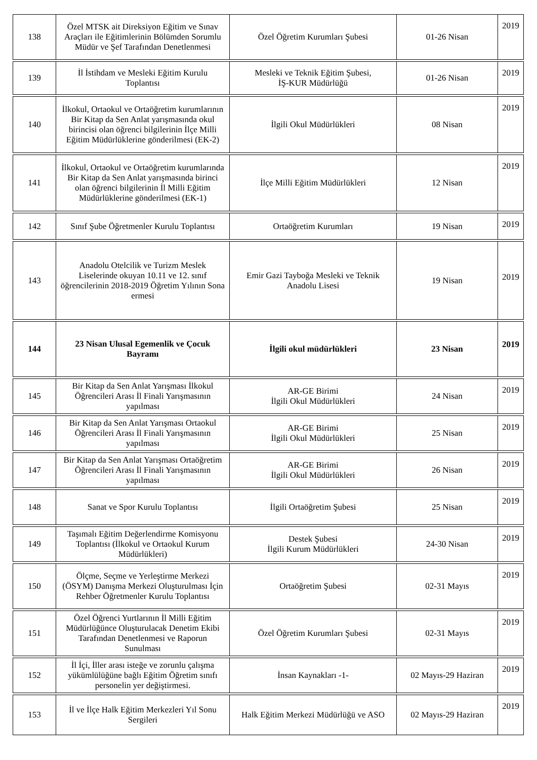| 138 | Özel MTSK ait Direksiyon Eğitim ve Sınav Araçları ile Eğitimlerinin Bölümden Sorumlu Müdür ve Şef Tarafından Denetlenmesi | Özel Öğretim Kurumları Şubesi | 01-26 Nisan | 2019 |
| 139 | İl İstihdam ve Mesleki Eğitim Kurulu Toplantısı | Mesleki ve Teknik Eğitim Şubesi, İŞ-KUR Müdürlüğü | 01-26 Nisan | 2019 |
| 140 | İlkokul, Ortaokul ve Ortaöğretim kurumlarının Bir Kitap da Sen Anlat yarışmasında okul birincisi olan öğrenci bilgilerinin İlçe Milli Eğitim Müdürlüklerine gönderilmesi (EK-2) | İlgili Okul Müdürlükleri | 08 Nisan | 2019 |
| 141 | İlkokul, Ortaokul ve Ortaöğretim kurumlarında Bir Kitap da Sen Anlat yarışmasında birinci olan öğrenci bilgilerinin İl Milli Eğitim Müdürlüklerine gönderilmesi (EK-1) | İlçe Milli Eğitim Müdürlükleri | 12 Nisan | 2019 |
| 142 | Sınıf Şube Öğretmenler Kurulu Toplantısı | Ortaöğretim Kurumları | 19 Nisan | 2019 |
| 143 | Anadolu Otelcilik ve Turizm Meslek Liselerinde okuyan 10.11 ve 12. sınıf öğrencilerinin 2018-2019 Öğretim Yılının Sona ermesi | Emir Gazi Tayboğa Mesleki ve Teknik Anadolu Lisesi | 19 Nisan | 2019 |
| 144 | 23 Nisan Ulusal Egemenlik ve Çocuk Bayramı | İlgili okul müdürlükleri | 23 Nisan | 2019 |
| 145 | Bir Kitap da Sen Anlat Yarışması İlkokul Öğrencileri Arası İl Finali Yarışmasının yapılması | AR-GE Birimi İlgili Okul Müdürlükleri | 24 Nisan | 2019 |
| 146 | Bir Kitap da Sen Anlat Yarışması Ortaokul Öğrencileri Arası İl Finali Yarışmasının yapılması | AR-GE Birimi İlgili Okul Müdürlükleri | 25 Nisan | 2019 |
| 147 | Bir Kitap da Sen Anlat Yarışması Ortaöğretim Öğrencileri Arası İl Finali Yarışmasının yapılması | AR-GE Birimi İlgili Okul Müdürlükleri | 26 Nisan | 2019 |
| 148 | Sanat ve Spor Kurulu Toplantısı | İlgili Ortaöğretim Şubesi | 25 Nisan | 2019 |
| 149 | Taşımalı Eğitim Değerlendirme Komisyonu Toplantısı (İlkokul ve Ortaokul Kurum Müdürlükleri) | Destek Şubesi İlgili Kurum Müdürlükleri | 24-30 Nisan | 2019 |
| 150 | Ölçme, Seçme ve Yerleştirme Merkezi (ÖSYM) Danışma Merkezi Oluşturulması İçin Rehber Öğretmenler Kurulu Toplantısı | Ortaöğretim Şubesi | 02-31 Mayıs | 2019 |
| 151 | Özel Öğrenci Yurtlarının İl Milli Eğitim Müdürlüğünce Oluşturulacak Denetim Ekibi Tarafından Denetlenmesi ve Raporun Sunulması | Özel Öğretim Kurumları Şubesi | 02-31 Mayıs | 2019 |
| 152 | İl İçi, İller arası isteğe ve zorunlu çalışma yükümlülüğüne bağlı Eğitim Öğretim sınıfı personelin yer değiştirmesi. | İnsan Kaynakları -1- | 02 Mayıs-29 Haziran | 2019 |
| 153 | İl ve İlçe Halk Eğitim Merkezleri Yıl Sonu Sergileri | Halk Eğitim Merkezi Müdürlüğü ve ASO | 02 Mayıs-29 Haziran | 2019 |